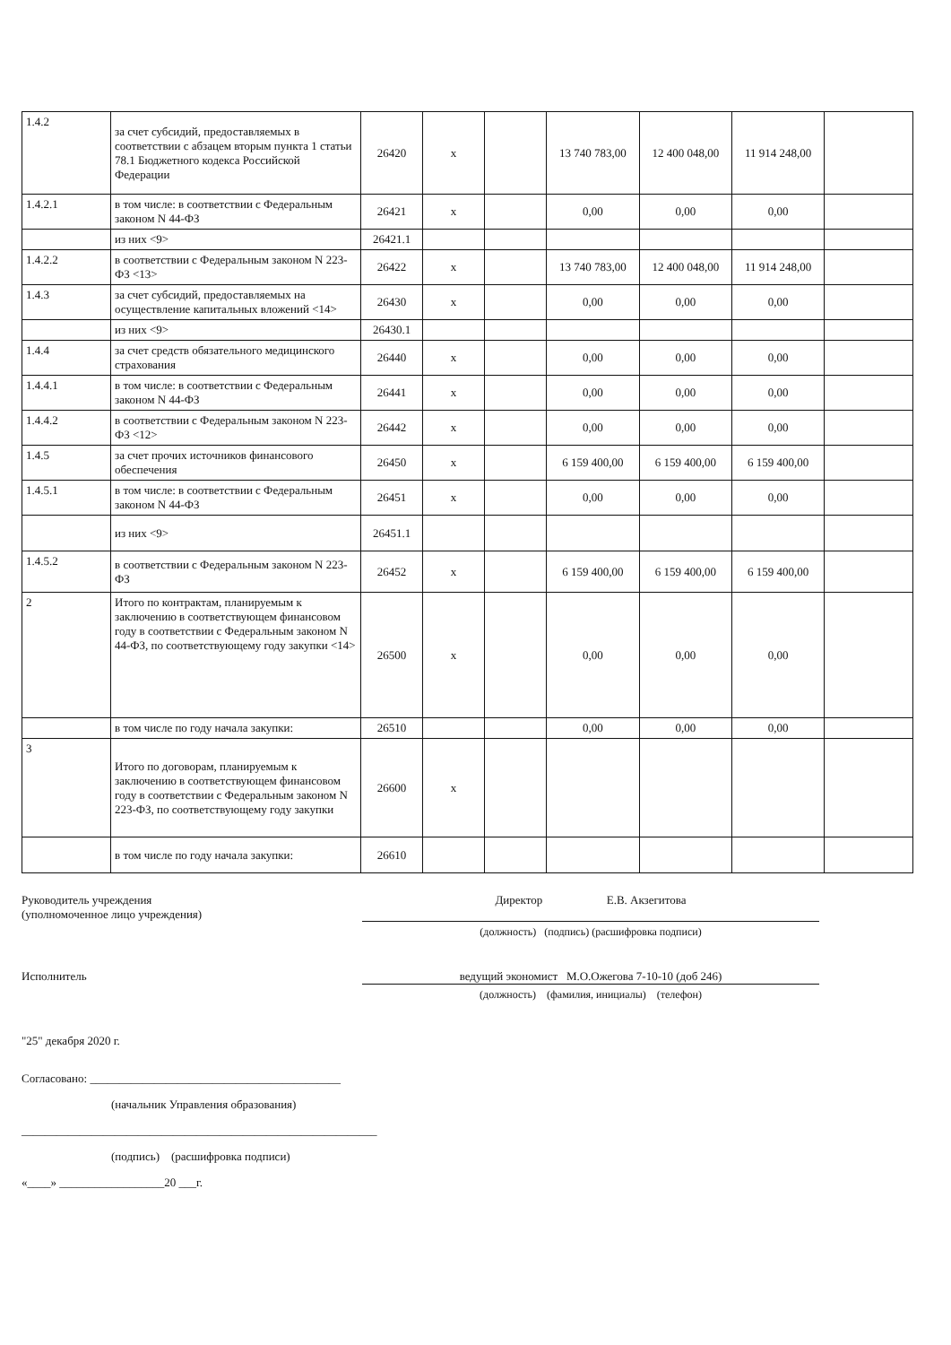| 1.4.2 | за счет субсидий, предоставляемых в соответствии с абзацем вторым пункта 1 статьи 78.1 Бюджетного кодекса Российской Федерации | 26420 | х | | 13 740 783,00 | 12 400 048,00 | 11 914 248,00 | |
| 1.4.2.1 | в том числе: в соответствии с Федеральным законом N 44-ФЗ | 26421 | х | | 0,00 | 0,00 | 0,00 | |
| | из них <9> | 26421.1 | | | | | | |
| 1.4.2.2 | в соответствии с Федеральным законом N 223-ФЗ <13> | 26422 | х | | 13 740 783,00 | 12 400 048,00 | 11 914 248,00 | |
| 1.4.3 | за счет субсидий, предоставляемых на осуществление капитальных вложений <14> | 26430 | х | | 0,00 | 0,00 | 0,00 | |
| | из них <9> | 26430.1 | | | | | | |
| 1.4.4 | за счет средств обязательного медицинского страхования | 26440 | х | | 0,00 | 0,00 | 0,00 | |
| 1.4.4.1 | в том числе: в соответствии с Федеральным законом N 44-ФЗ | 26441 | х | | 0,00 | 0,00 | 0,00 | |
| 1.4.4.2 | в соответствии с Федеральным законом N 223-ФЗ <12> | 26442 | х | | 0,00 | 0,00 | 0,00 | |
| 1.4.5 | за счет прочих источников финансового обеспечения | 26450 | х | | 6 159 400,00 | 6 159 400,00 | 6 159 400,00 | |
| 1.4.5.1 | в том числе: в соответствии с Федеральным законом N 44-ФЗ | 26451 | х | | 0,00 | 0,00 | 0,00 | |
| | из них <9> | 26451.1 | | | | | | |
| 1.4.5.2 | в соответствии с Федеральным законом N 223-ФЗ | 26452 | х | | 6 159 400,00 | 6 159 400,00 | 6 159 400,00 | |
| 2 | Итого по контрактам, планируемым к заключению в соответствующем финансовом году в соответствии с Федеральным законом N 44-ФЗ, по соответствующему году закупки <14> | 26500 | х | | 0,00 | 0,00 | 0,00 | |
| | в том числе по году начала закупки: | 26510 | | | 0,00 | 0,00 | 0,00 | |
| 3 | Итого по договорам, планируемым к заключению в соответствующем финансовом году в соответствии с Федеральным законом N 223-ФЗ, по соответствующему году закупки | 26600 | х | | | | | |
| | в том числе по году начала закупки: | 26610 | | | | | | |
Руководитель учреждения
(уполномоченное лицо учреждения)
Директор Е.В. Акзегитова
(должность) (подпись) (расшифровка подписи)
Исполнитель ведущий экономист М.О.Ожегова 7-10-10 (доб 246)
(должность) (фамилия, инициалы) (телефон)
"25" декабря 2020 г.
Согласовано: ___________________________________________
(начальник Управления образования)
_____________________________________________________________
(подпись) (расшифровка подписи)
«____» __________________20 ___г.